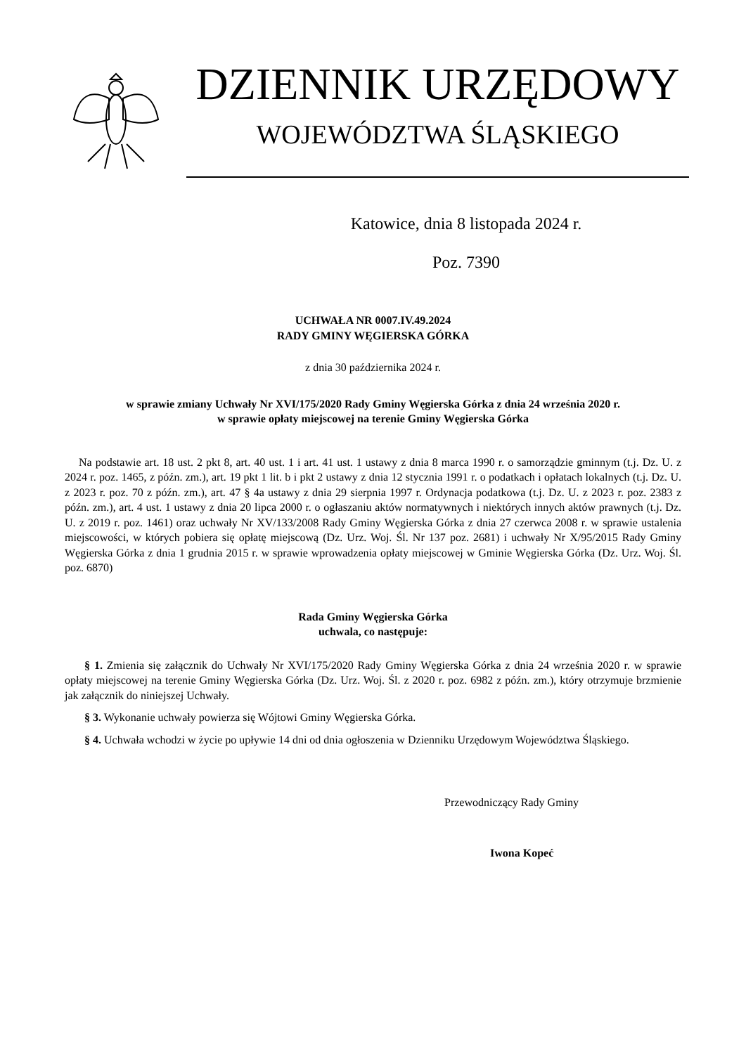DZIENNIK URZĘDOWY
WOJEWÓDZTWA ŚLĄSKIEGO
Katowice, dnia 8 listopada 2024 r.
Poz. 7390
UCHWAŁA NR 0007.IV.49.2024
RADY GMINY WĘGIERSKA GÓRKA
z dnia 30 października 2024 r.
w sprawie zmiany Uchwały Nr XVI/175/2020 Rady Gminy Węgierska Górka z dnia 24 września 2020 r.
w sprawie opłaty miejscowej na terenie Gminy Węgierska Górka
Na podstawie art. 18 ust. 2 pkt 8, art. 40 ust. 1 i art. 41 ust. 1 ustawy z dnia 8 marca 1990 r. o samorządzie gminnym (t.j. Dz. U. z 2024 r. poz. 1465, z późn. zm.), art. 19 pkt 1 lit. b i pkt 2 ustawy z dnia 12 stycznia 1991 r. o podatkach i opłatach lokalnych (t.j. Dz. U. z 2023 r. poz. 70 z późn. zm.), art. 47 § 4a ustawy z dnia 29 sierpnia 1997 r. Ordynacja podatkowa (t.j. Dz. U. z 2023 r. poz. 2383 z późn. zm.), art. 4 ust. 1 ustawy z dnia 20 lipca 2000 r. o ogłaszaniu aktów normatywnych i niektórych innych aktów prawnych (t.j. Dz. U. z 2019 r. poz. 1461) oraz uchwały Nr XV/133/2008 Rady Gminy Węgierska Górka z dnia 27 czerwca 2008 r. w sprawie ustalenia miejscowości, w których pobiera się opłatę miejscową (Dz. Urz. Woj. Śl. Nr 137 poz. 2681) i uchwały Nr X/95/2015 Rady Gminy Węgierska Górka z dnia 1 grudnia 2015 r. w sprawie wprowadzenia opłaty miejscowej w Gminie Węgierska Górka (Dz. Urz. Woj. Śl. poz. 6870)
Rada Gminy Węgierska Górka
uchwala, co następuje:
§ 1. Zmienia się załącznik do Uchwały Nr XVI/175/2020 Rady Gminy Węgierska Górka z dnia 24 września 2020 r. w sprawie opłaty miejscowej na terenie Gminy Węgierska Górka (Dz. Urz. Woj. Śl. z 2020 r. poz. 6982 z późn. zm.), który otrzymuje brzmienie jak załącznik do niniejszej Uchwały.
§ 3. Wykonanie uchwały powierza się Wójtowi Gminy Węgierska Górka.
§ 4. Uchwała wchodzi w życie po upływie 14 dni od dnia ogłoszenia w Dzienniku Urzędowym Województwa Śląskiego.
Przewodniczący Rady Gminy
Iwona Kopeć